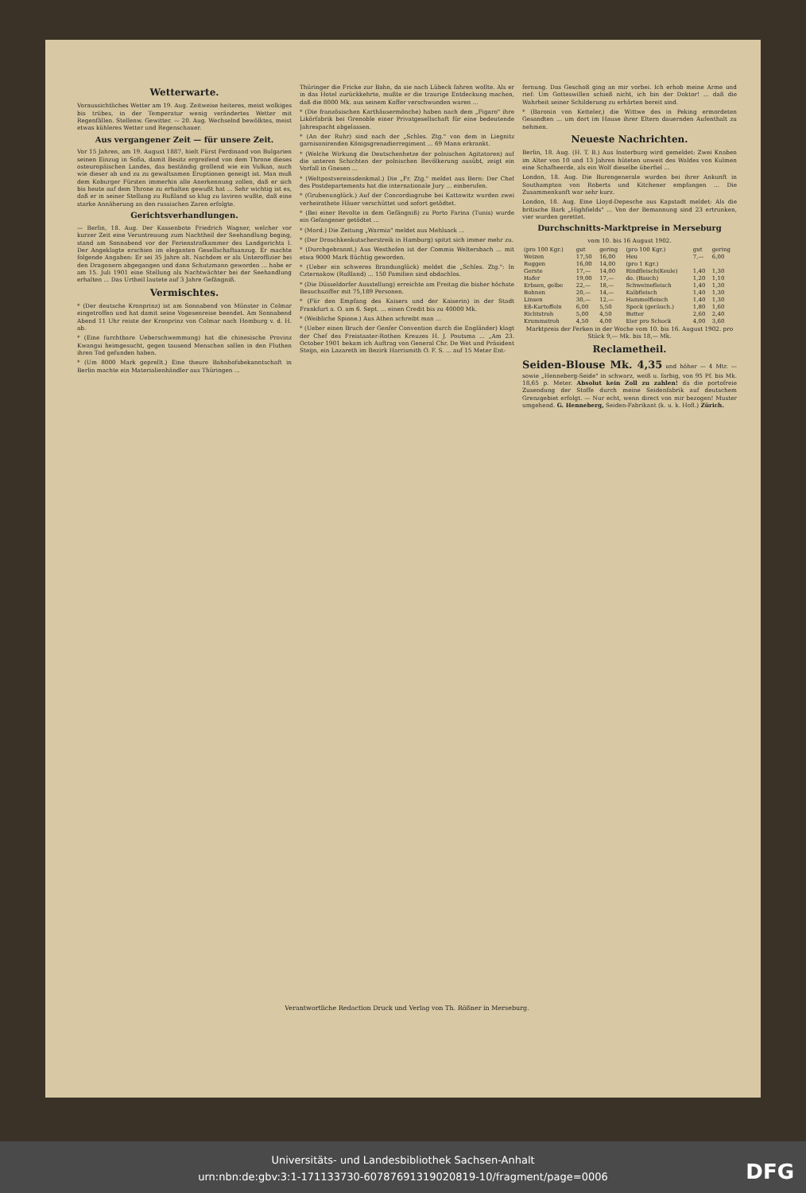Wetterwarte.
Voraussichtliches Wetter am 19. Aug. Zeitweise heiteres, meist wolkiges bis trübes, in der Temperatur wenig verändertes Wetter mit Regenfällen. Stellenw. Gewitter. — 20. Aug. Wechselnd bewölktes, meist etwas kühleres Wetter und Regenschauer.
Aus vergangener Zeit — für unsere Zeit.
Vor 15 Jahren, am 19. August 1887, hielt Fürst Ferdinand von Bulgarien seinen Einzug in Sofia, damit Besitz ergreifend von dem Throne dieses osteuropäischen Landes, das beständig grollend wie ein Vulkan, auch wie dieser ab und zu zu gewaltsamen Eruptionen geneigt ist. Man muß dem Koburger Fürsten immerhin alle Anerkennung zollen, daß er sich bis heute auf dem Throne zu erhalten gewußt hat ... Sehr wichtig ist es, daß er in seiner Stellung zu Rußland so klug zu laviren wußte, daß eine starke Annäherung an den russischen Zaren erfolgte.
Gerichtsverhandlungen.
— Berlin, 18. Aug. Der Kassenbote Friedrich Wagner, welcher vor kurzer Zeit eine Veruntreuung zum Nachtheil der Seehandlung beging, stand am Sonnabend vor der Ferienstrafkammer des Landgerichts I. Der Angeklagte erschien im eleganten Gesellschaftsanzug. Er machte folgende Angaben: Er sei 35 Jahre alt. Nachdem er als Unteroffizier bei den Dragonern abgegangen und dann Schutzmann geworden ... habe er am 15. Juli 1901 eine Stellung als Nachtwächter bei der Seehandlung erhalten ... Das Urtheil lautete auf 3 Jahre Gefängniß.
Vermischtes.
* (Der deutsche Kronprinz) ist am Sonnabend von Münster in Colmar eingetroffen und hat damit seine Vogesenreise beendet. Am Sonnabend Abend 11 Uhr reiste der Kronprinz von Colmar nach Homburg v. d. H. ab.
* (Eine furchtbare Ueberschwemmung) hat die chinesische Provinz Kwangsi heimgesucht, gegen tausend Menschen sollen in den Fluthen ihren Tod gefunden haben.
* (Um 8000 Mark geprellt.) Eine theure Bahnhofsbekanntschaft in Berlin machte ein Materialienhändler aus Thüringen ...
Thüringer die Fricke zur Bahn, da sie nach Lübeck fahren wollte. Als er in das Hotel zurückkehrte, mußte er die traurige Entdeckung machen, daß die 8000 Mk. aus seinem Koffer verschwunden waren ...
* (Die französischen Karthäusermönche) haben nach dem „Figaro" ihre Likörfabrik bei Grenoble einer Privatgesellschaft für eine bedeutende Jahrespacht abgelassen.
* (An der Ruhr) sind nach der „Schles. Ztg." von dem in Liegnitz garnisonirenden Königsgrenadierregiment ... 69 Mann erkrankt.
* (Welche Wirkung die Deutschenhetze der polnischen Agitatoren) auf die unteren Schichten der polnischen Bevölkerung ausübt, zeigt ein Vorfall in Gnesen ...
* (Weltpostvereinsdenkmal.) Die „Fr. Ztg." meldet aus Bern: Der Chef des Postdepartements hat die internationale Jury ... einberufen.
* (Grubenunglück.) Auf der Concordiagrube bei Kattowitz wurden zwei verheirathete Häuer verschüttet und sofort getödtet.
* (Bei einer Revolte in dem Gefängniß) zu Porto Farina (Tunis) wurde ein Gefangener getödtet ...
* (Mord.) Die Zeitung „Warmia" meldet aus Mehlsack ...
* (Der Droschkenkutscherstreik in Hamburg) spitzt sich immer mehr zu.
* (Durchgebrannt.) Aus Westhofen ist der Commis Weltersbach ... mit etwa 9000 Mark flüchtig geworden.
* (Ueber ein schweres Brandunglück) meldet die „Schles. Ztg.": In Czternakow (Rußland) ... 150 Familien sind obdachlos.
* (Die Düsseldorfer Ausstellung) erreichte am Freitag die bisher höchste Besuchsziffer mit 75,189 Personen.
* (Für den Empfang des Kaisers und der Kaiserin) in der Stadt Frankfurt a. O. am 6. Sept. ... einen Credit bis zu 40000 Mk.
* (Weibliche Spione.) Aus Athen schreibt man ...
* (Ueber einen Bruch der Genfer Convention durch die Engländer) klagt der Chef des Freistaater-Rothen Kreuzes H. J. Poutsma ... „Am 23. October 1901 bekam ich Auftrag von General Chr. De Wet und Präsident Steijn, ein Lazareth im Bezirk Harrismith O. F. S. ... auf 15 Meter Ent-
fernung. Das Geschoß ging an mir vorbei. Ich erhob meine Arme und rief: Um Gotteswillen schieß nicht, ich bin der Doktor! ... daß die Wahrheit seiner Schilderung zu erhärten bereit sind.
* (Baronin von Ketteler,) die Wittwe des in Peking ermordeten Gesandten ... um dort im Hause ihrer Eltern dauernden Aufenthalt zu nehmen.
Neueste Nachrichten.
Berlin, 18. Aug. (H. T. B.) Aus Insterburg wird gemeldet: Zwei Knaben im Alter von 10 und 13 Jahren hüteten unweit des Waldes von Kulmen eine Schafheerde, als ein Wolf dieselbe überfiel ...
London, 18. Aug. Die Burengenerale wurden bei ihrer Ankunft in Southampton von Roberts und Kitchener empfangen ... Die Zusammenkunft war sehr kurz.
London, 18. Aug. Eine Lloyd-Depesche aus Kapstadt meldet: Als die britische Bark „Highfields" ... Von der Bemannung sind 23 ertrunken, vier wurden gerettet.
Durchschnitts-Marktpreise in Merseburg
vom 10. bis 16 August 1902.
| (pro 100 Kgr.) | gut | gering | (pro 100 Kgr.) | gut | gering |
| Weizen | 17,50 | 16,00 | Heu | 7,— | 6,00 |
| Roggen | 16,00 | 14,00 | (pro 1 Kgr.) | | |
| Gerste | 17,— | 14,00 | Rindfleisch(Keule) | 1,40 | 1,30 |
| Hafer | 19,00 | 17,— | do. (Bauch) | 1,20 | 1,10 |
| Erbsen, gelbe | 22,— | 18,— | Schweinefleisch | 1,40 | 1,30 |
| Bohnen | 20,— | 14,— | Kalbfleisch | 1,40 | 1,30 |
| Linsen | 30,— | 12,— | Hammelfleisch | 1,40 | 1,30 |
| Eß-Kartoffeln | 6,00 | 5,50 | Speck (geräuch.) | 1,80 | 1,60 |
| Richtstroh | 5,00 | 4,50 | Butter | 2,60 | 2,40 |
| Krummstroh | 4,50 | 4,00 | Eier pro Schock | 4,00 | 3,60 |
Marktpreis der Ferken in der Woche vom 10. bis 16. August 1902. pro Stück 9,— Mk. bis 18,— Mk.
Reclametheil.
Seiden-Blouse Mk. 4,35 und höher — 4 Mtr. — sowie „Henneberg-Seide" in schwarz, weiß u. farbig, von 95 Pf. bis Mk. 18,65 p. Meter. Absolut kein Zoll zu zahlen! da die portofreie Zusendung der Stoffe durch meine Seidenfabrik auf deutschem Grenzgebiet erfolgt. — Nur echt, wenn direct von mir bezogen! Muster umgehend. G. Henneberg, Seiden-Fabrikant (k. u. k. Hofl.) Zürich.
Verantwortliche Redaction Druck und Verlag von Th. Rößner in Merseburg.
Universitäts- und Landesbibliothek Sachsen-Anhalt
urn:nbn:de:gbv:3:1-171133730-60787691319020819-10/fragment/page=0006
DFG